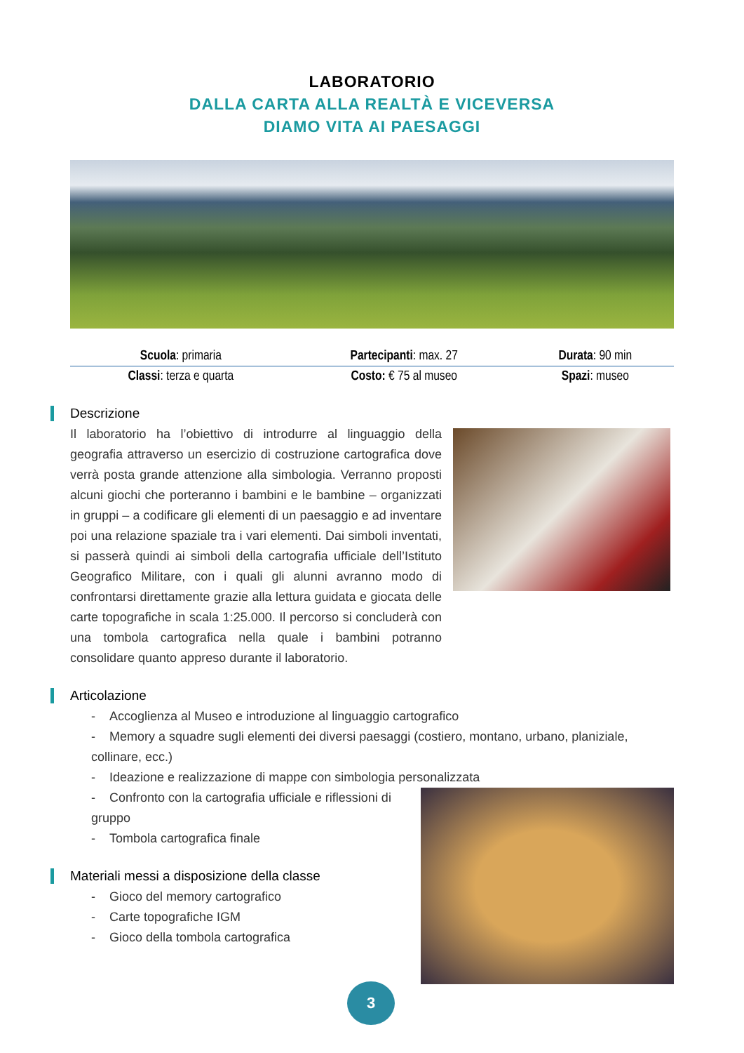LABORATORIO
DALLA CARTA ALLA REALTÀ E VICEVERSA
DIAMO VITA AI PAESAGGI
| Scuola : primaria | Partecipanti : max. 27 | Durata : 90 min |
| Classi : terza e quarta | Costo: € 75 al museo | Spazi : museo |
Descrizione
Il laboratorio ha l’obiettivo di introdurre al linguaggio della geografia attraverso un esercizio di costruzione cartografica dove verrà posta grande attenzione alla simbologia. Verranno proposti alcuni giochi che porteranno i bambini e le bambine – organizzati in gruppi – a codificare gli elementi di un paesaggio e ad inventare poi una relazione spaziale tra i vari elementi. Dai simboli inventati, si passerà quindi ai simboli della cartografia ufficiale dell’Istituto Geografico Militare, con i quali gli alunni avranno modo di confrontarsi direttamente grazie alla lettura guidata e giocata delle carte topografiche in scala 1:25.000. Il percorso si concluderà con una tombola cartografica nella quale i bambini potranno consolidare quanto appreso durante il laboratorio.
Articolazione
- Accoglienza al Museo e introduzione al linguaggio cartografico
- Memory a squadre sugli elementi dei diversi paesaggi (costiero, montano, urbano, planiziale, collinare, ecc.)
- Ideazione e realizzazione di mappe con simbologia personalizzata
- Confronto con la cartografia ufficiale e riflessioni di gruppo
- Tombola cartografica finale
Materiali messi a disposizione della classe
- Gioco del memory cartografico
- Carte topografiche IGM
- Gioco della tombola cartografica
3